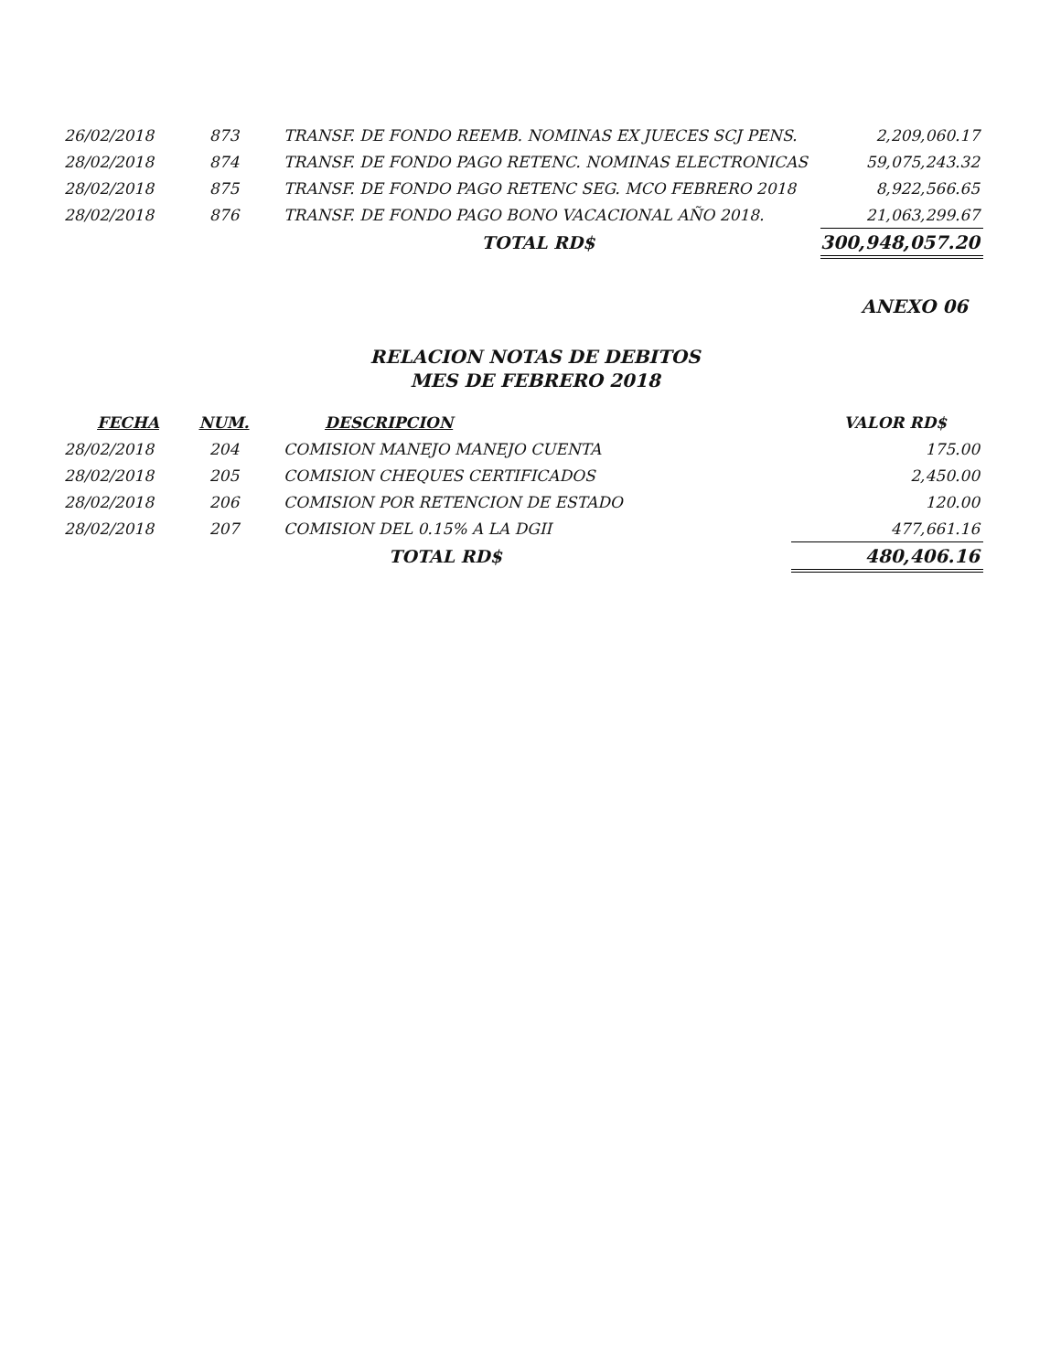| 26/02/2018 | 873 | TRANSF. DE FONDO REEMB. NOMINAS EX JUECES SCJ PENS. | 2,209,060.17 |
| 28/02/2018 | 874 | TRANSF. DE FONDO PAGO RETENC. NOMINAS ELECTRONICAS | 59,075,243.32 |
| 28/02/2018 | 875 | TRANSF. DE FONDO PAGO RETENC SEG. MCO FEBRERO 2018 | 8,922,566.65 |
| 28/02/2018 | 876 | TRANSF. DE FONDO PAGO BONO VACACIONAL AÑO 2018. | 21,063,299.67 |
| | | TOTAL RD$ | 300,948,057.20 |
ANEXO 06
RELACION NOTAS DE DEBITOS
MES DE FEBRERO 2018
| FECHA | NUM. | DESCRIPCION | VALOR RD$ |
| --- | --- | --- | --- |
| 28/02/2018 | 204 | COMISION MANEJO MANEJO CUENTA | 175.00 |
| 28/02/2018 | 205 | COMISION CHEQUES CERTIFICADOS | 2,450.00 |
| 28/02/2018 | 206 | COMISION POR RETENCION DE ESTADO | 120.00 |
| 28/02/2018 | 207 | COMISION DEL 0.15% A LA DGII | 477,661.16 |
| | | TOTAL RD$ | 480,406.16 |